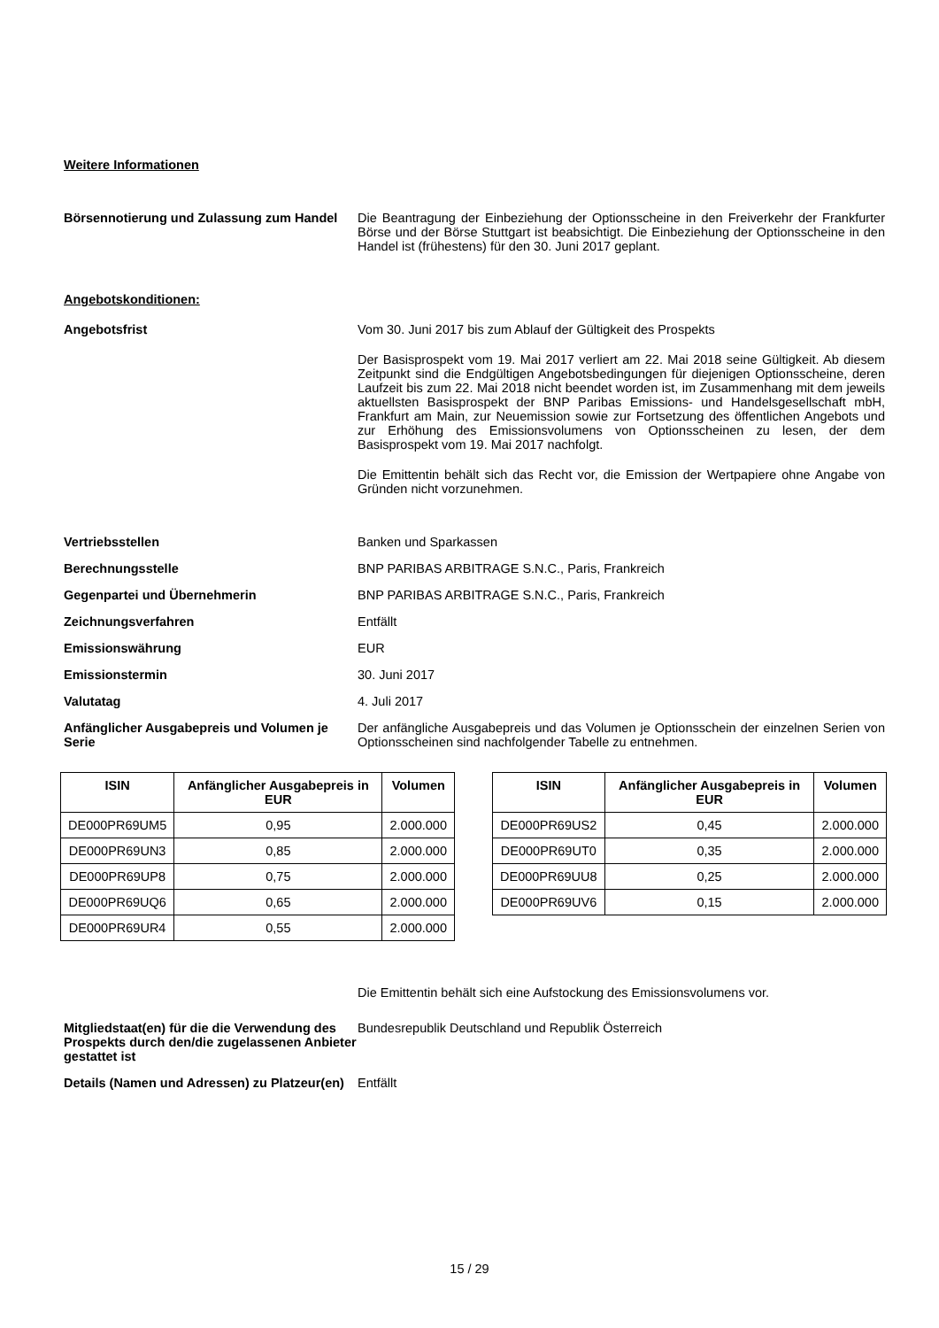Weitere Informationen
Börsennotierung und Zulassung zum Handel
Die Beantragung der Einbeziehung der Optionsscheine in den Freiverkehr der Frankfurter Börse und der Börse Stuttgart ist beabsichtigt. Die Einbeziehung der Optionsscheine in den Handel ist (frühestens) für den 30. Juni 2017 geplant.
Angebotskonditionen:
Angebotsfrist Vom 30. Juni 2017 bis zum Ablauf der Gültigkeit des Prospekts
Der Basisprospekt vom 19. Mai 2017 verliert am 22. Mai 2018 seine Gültigkeit. Ab diesem Zeitpunkt sind die Endgültigen Angebotsbedingungen für diejenigen Optionsscheine, deren Laufzeit bis zum 22. Mai 2018 nicht beendet worden ist, im Zusammenhang mit dem jeweils aktuellsten Basisprospekt der BNP Paribas Emissions- und Handelsgesellschaft mbH, Frankfurt am Main, zur Neuemission sowie zur Fortsetzung des öffentlichen Angebots und zur Erhöhung des Emissionsvolumens von Optionsscheinen zu lesen, der dem Basisprospekt vom 19. Mai 2017 nachfolgt.
Die Emittentin behält sich das Recht vor, die Emission der Wertpapiere ohne Angabe von Gründen nicht vorzunehmen.
Vertriebsstellen Banken und Sparkassen
Berechnungsstelle BNP PARIBAS ARBITRAGE S.N.C., Paris, Frankreich
Gegenpartei und Übernehmerin BNP PARIBAS ARBITRAGE S.N.C., Paris, Frankreich
Zeichnungsverfahren Entfällt
Emissionswährung EUR
Emissionstermin 30. Juni 2017
Valutatag 4. Juli 2017
Anfänglicher Ausgabepreis und Volumen je Serie
Der anfängliche Ausgabepreis und das Volumen je Optionsschein der einzelnen Serien von Optionsscheinen sind nachfolgender Tabelle zu entnehmen.
| ISIN | Anfänglicher Ausgabepreis in EUR | Volumen |
| --- | --- | --- |
| DE000PR69UM5 | 0,95 | 2.000.000 |
| DE000PR69UN3 | 0,85 | 2.000.000 |
| DE000PR69UP8 | 0,75 | 2.000.000 |
| DE000PR69UQ6 | 0,65 | 2.000.000 |
| DE000PR69UR4 | 0,55 | 2.000.000 |
| ISIN | Anfänglicher Ausgabepreis in EUR | Volumen |
| --- | --- | --- |
| DE000PR69US2 | 0,45 | 2.000.000 |
| DE000PR69UT0 | 0,35 | 2.000.000 |
| DE000PR69UU8 | 0,25 | 2.000.000 |
| DE000PR69UV6 | 0,15 | 2.000.000 |
Die Emittentin behält sich eine Aufstockung des Emissionsvolumens vor.
Mitgliedstaat(en) für die die Verwendung des Prospekts durch den/die zugelassenen Anbieter gestattet ist
Bundesrepublik Deutschland und Republik Österreich
Details (Namen und Adressen) zu Platzeur(en)
Entfällt
15 / 29